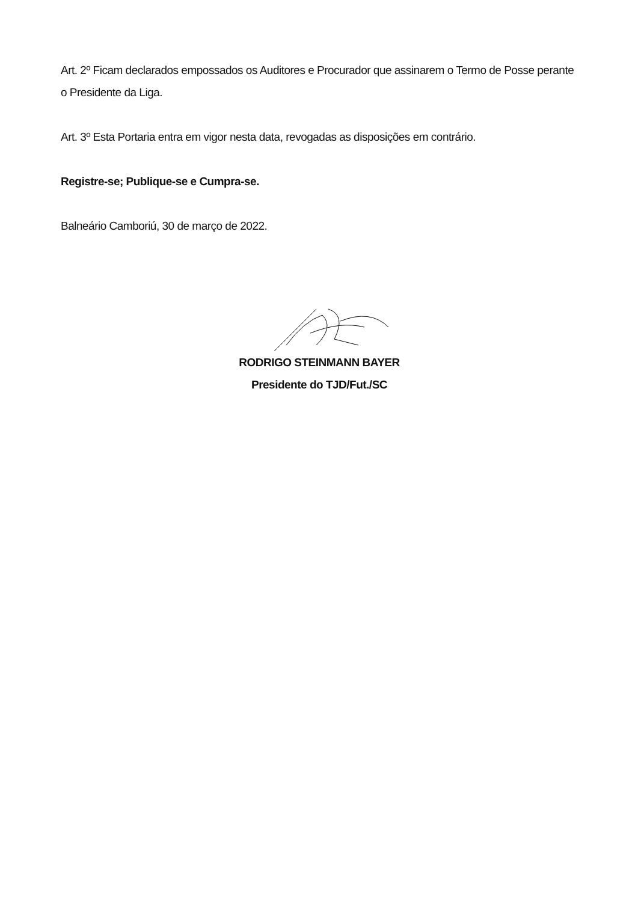Art. 2º Ficam declarados empossados os Auditores e Procurador que assinarem o Termo de Posse perante o Presidente da Liga.
Art. 3º Esta Portaria entra em vigor nesta data, revogadas as disposições em contrário.
Registre-se; Publique-se e Cumpra-se.
Balneário Camboriú, 30 de março de 2022.
RODRIGO STEINMANN BAYER
Presidente do TJD/Fut./SC